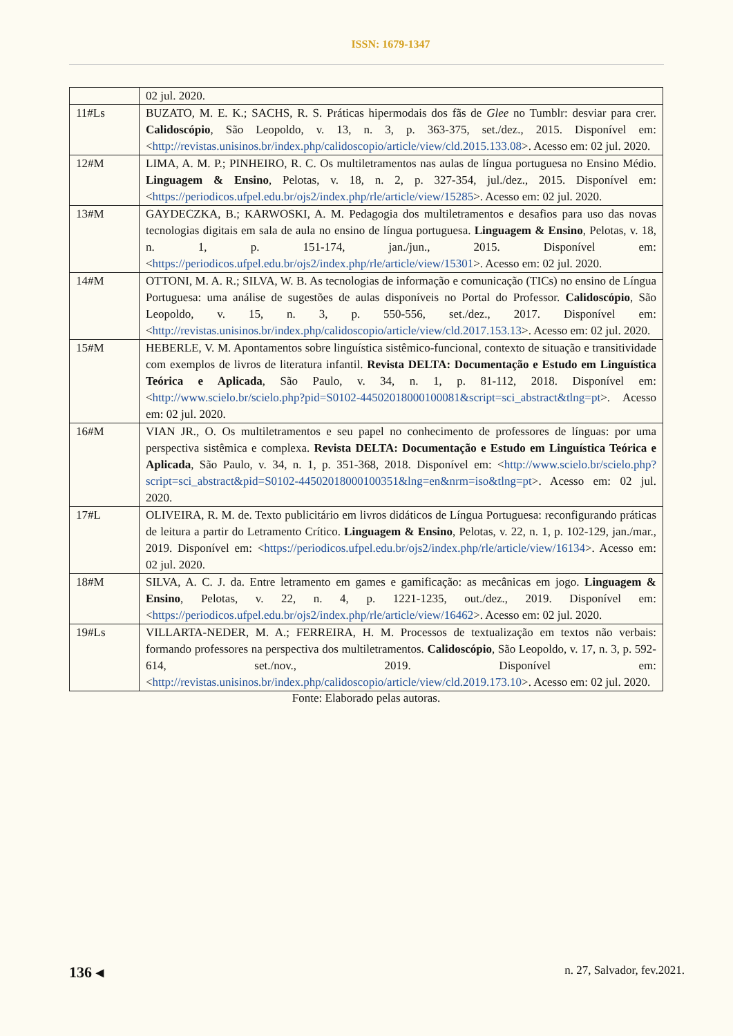ISSN: 1679-1347
| | 02 jul. 2020. |
| 11#Ls | BUZATO, M. E. K.; SACHS, R. S. Práticas hipermodais dos fãs de Glee no Tumblr: desviar para crer. Calidoscópio , São Leopoldo, v. 13, n. 3, p. 363-375, set./dez., 2015. Disponível em: < http://revistas.unisinos.br/index.php/calidoscopio/article/view/cld.2015.133.08 >. Acesso em: 02 jul. 2020. |
| 12#M | LIMA, A. M. P.; PINHEIRO, R. C. Os multiletramentos nas aulas de língua portuguesa no Ensino Médio. Linguagem & Ensino , Pelotas, v. 18, n. 2, p. 327-354, jul./dez., 2015. Disponível em: < https://periodicos.ufpel.edu.br/ojs2/index.php/rle/article/view/15285 >. Acesso em: 02 jul. 2020. |
| 13#M | GAYDECZKA, B.; KARWOSKI, A. M. Pedagogia dos multiletramentos e desafios para uso das novas tecnologias digitais em sala de aula no ensino de língua portuguesa. Linguagem & Ensino , Pelotas, v. 18, n. 1, p. 151-174, jan./jun., 2015. Disponível em: < https://periodicos.ufpel.edu.br/ojs2/index.php/rle/article/view/15301 >. Acesso em: 02 jul. 2020. |
| 14#M | OTTONI, M. A. R.; SILVA, W. B. As tecnologias de informação e comunicação (TICs) no ensino de Língua Portuguesa: uma análise de sugestões de aulas disponíveis no Portal do Professor. Calidoscópio , São Leopoldo, v. 15, n. 3, p. 550-556, set./dez., 2017. Disponível em: < http://revistas.unisinos.br/index.php/calidoscopio/article/view/cld.2017.153.13 >. Acesso em: 02 jul. 2020. |
| 15#M | HEBERLE, V. M. Apontamentos sobre linguística sistêmico-funcional, contexto de situação e transitividade com exemplos de livros de literatura infantil. Revista DELTA: Documentação e Estudo em Linguística Teórica e Aplicada , São Paulo, v. 34, n. 1, p. 81-112, 2018. Disponível em: < http://www.scielo.br/scielo.php?pid=S0102-44502018000100081&script=sci_abstract&tlng=pt >. Acesso em: 02 jul. 2020. |
| 16#M | VIAN JR., O. Os multiletramentos e seu papel no conhecimento de professores de línguas: por uma perspectiva sistêmica e complexa. Revista DELTA: Documentação e Estudo em Linguística Teórica e Aplicada , São Paulo, v. 34, n. 1, p. 351-368, 2018. Disponível em: < http://www.scielo.br/scielo.php?script=sci_abstract&pid=S0102-44502018000100351&lng=en&nrm=iso&tlng=pt >. Acesso em: 02 jul. 2020. |
| 17#L | OLIVEIRA, R. M. de. Texto publicitário em livros didáticos de Língua Portuguesa: reconfigurando práticas de leitura a partir do Letramento Crítico. Linguagem & Ensino , Pelotas, v. 22, n. 1, p. 102-129, jan./mar., 2019. Disponível em: < https://periodicos.ufpel.edu.br/ojs2/index.php/rle/article/view/16134 >. Acesso em: 02 jul. 2020. |
| 18#M | SILVA, A. C. J. da. Entre letramento em games e gamificação: as mecânicas em jogo. Linguagem & Ensino , Pelotas, v. 22, n. 4, p. 1221-1235, out./dez., 2019. Disponível em: < https://periodicos.ufpel.edu.br/ojs2/index.php/rle/article/view/16462 >. Acesso em: 02 jul. 2020. |
| 19#Ls | VILLARTA-NEDER, M. A.; FERREIRA, H. M. Processos de textualização em textos não verbais: formando professores na perspectiva dos multiletramentos. Calidoscópio , São Leopoldo, v. 17, n. 3, p. 592-614, set./nov., 2019. Disponível em: < http://revistas.unisinos.br/index.php/calidoscopio/article/view/cld.2019.173.10 >. Acesso em: 02 jul. 2020. |
Fonte: Elaborado pelas autoras.
136 ◂ n. 27, Salvador, fev.2021.